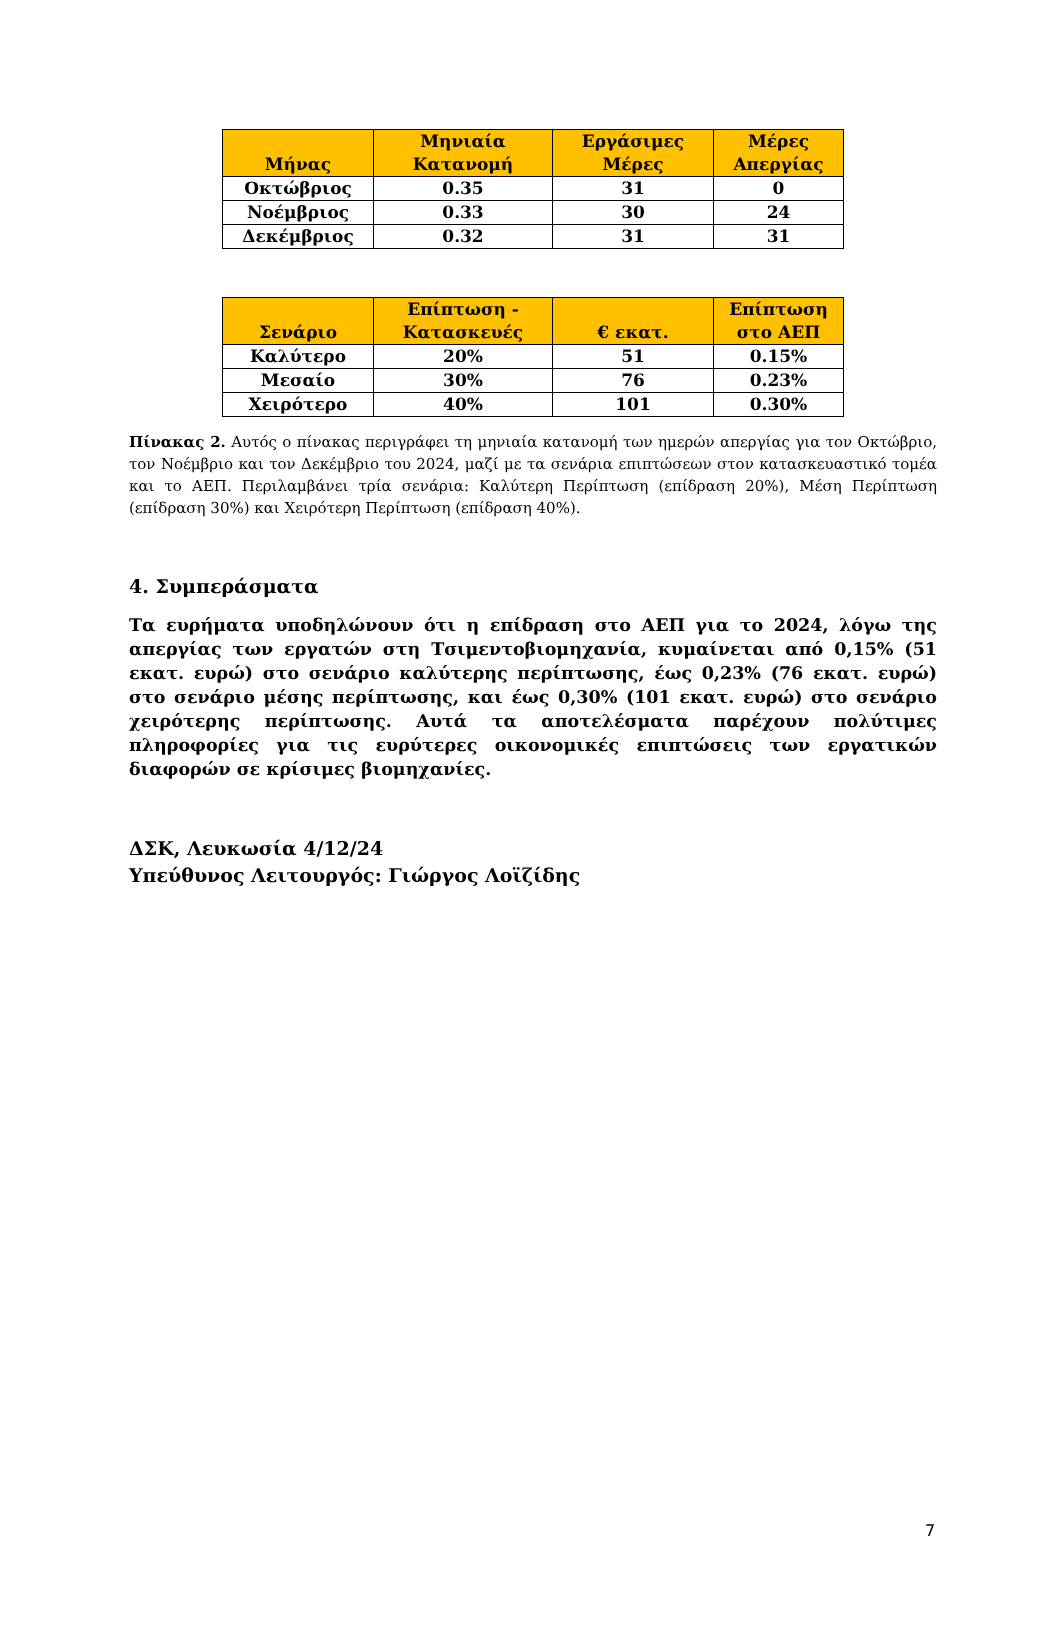| Μήνας | Μηνιαία Κατανομή | Εργάσιμες Μέρες | Μέρες Απεργίας |
| --- | --- | --- | --- |
| Οκτώβριος | 0.35 | 31 | 0 |
| Νοέμβριος | 0.33 | 30 | 24 |
| Δεκέμβριος | 0.32 | 31 | 31 |
| Σενάριο | Επίπτωση - Κατασκευές | € εκατ. | Επίπτωση στο ΑΕΠ |
| --- | --- | --- | --- |
| Καλύτερο | 20% | 51 | 0.15% |
| Μεσαίο | 30% | 76 | 0.23% |
| Χειρότερο | 40% | 101 | 0.30% |
Πίνακας 2. Αυτός ο πίνακας περιγράφει τη μηνιαία κατανομή των ημερών απεργίας για τον Οκτώβριο, τον Νοέμβριο και τον Δεκέμβριο του 2024, μαζί με τα σενάρια επιπτώσεων στον κατασκευαστικό τομέα και το ΑΕΠ. Περιλαμβάνει τρία σενάρια: Καλύτερη Περίπτωση (επίδραση 20%), Μέση Περίπτωση (επίδραση 30%) και Χειρότερη Περίπτωση (επίδραση 40%).
4. Συμπεράσματα
Τα ευρήματα υποδηλώνουν ότι η επίδραση στο ΑΕΠ για το 2024, λόγω της απεργίας των εργατών στη Τσιμεντοβιομηχανία, κυμαίνεται από 0,15% (51 εκατ. ευρώ) στο σενάριο καλύτερης περίπτωσης, έως 0,23% (76 εκατ. ευρώ) στο σενάριο μέσης περίπτωσης, και έως 0,30% (101 εκατ. ευρώ) στο σενάριο χειρότερης περίπτωσης. Αυτά τα αποτελέσματα παρέχουν πολύτιμες πληροφορίες για τις ευρύτερες οικονομικές επιπτώσεις των εργατικών διαφορών σε κρίσιμες βιομηχανίες.
ΔΣΚ, Λευκωσία 4/12/24
Υπεύθυνος Λειτουργός: Γιώργος Λοϊζίδης
7